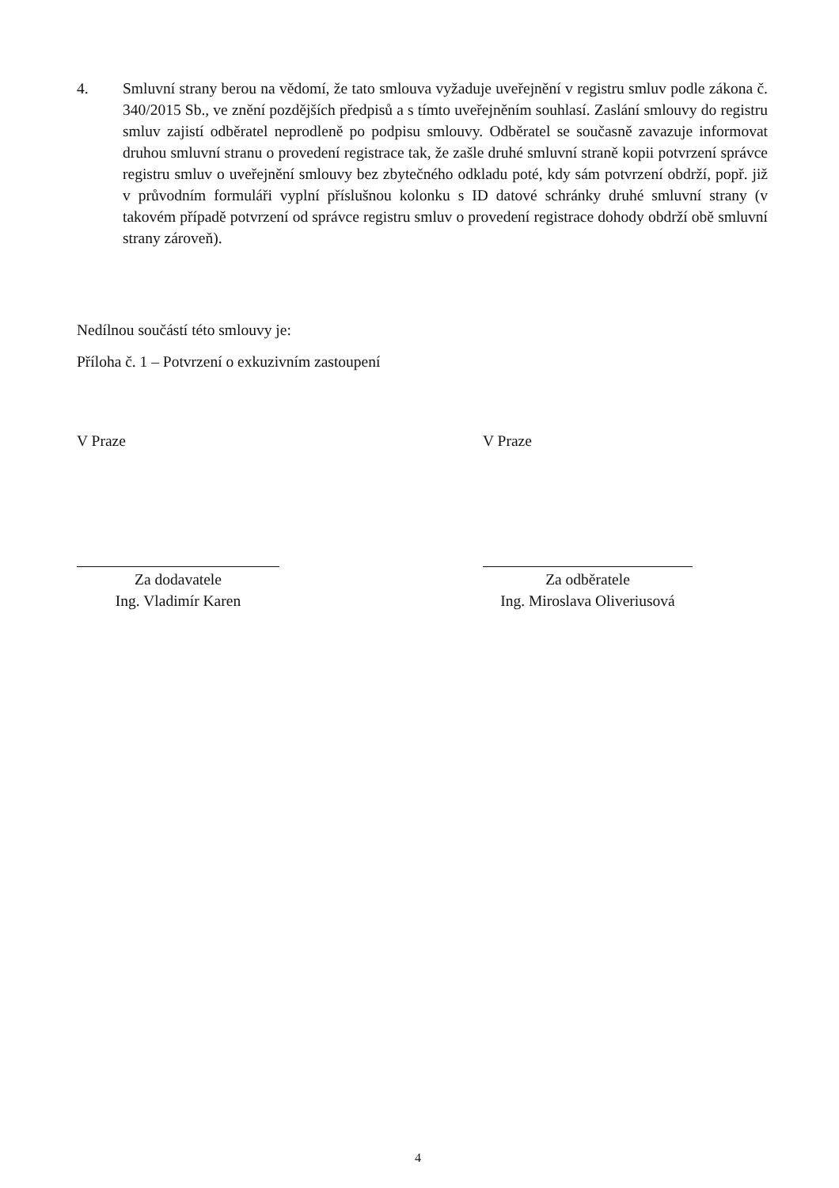4. Smluvní strany berou na vědomí, že tato smlouva vyžaduje uveřejnění v registru smluv podle zákona č. 340/2015 Sb., ve znění pozdějších předpisů a s tímto uveřejněním souhlasí. Zaslání smlouvy do registru smluv zajistí odběratel neprodleně po podpisu smlouvy. Odběratel se současně zavazuje informovat druhou smluvní stranu o provedení registrace tak, že zašle druhé smluvní straně kopii potvrzení správce registru smluv o uveřejnění smlouvy bez zbytečného odkladu poté, kdy sám potvrzení obdrží, popř. již v průvodním formuláři vyplní příslušnou kolonku s ID datové schránky druhé smluvní strany (v takovém případě potvrzení od správce registru smluv o provedení registrace dohody obdrží obě smluvní strany zároveň).
Nedílnou součástí této smlouvy je:
Příloha č. 1 – Potvrzení o exkuzivním zastoupení
V Praze V Praze
Za dodavatele
Ing. Vladimír Karen
Za odběratele
Ing. Miroslava Oliveriusová
4